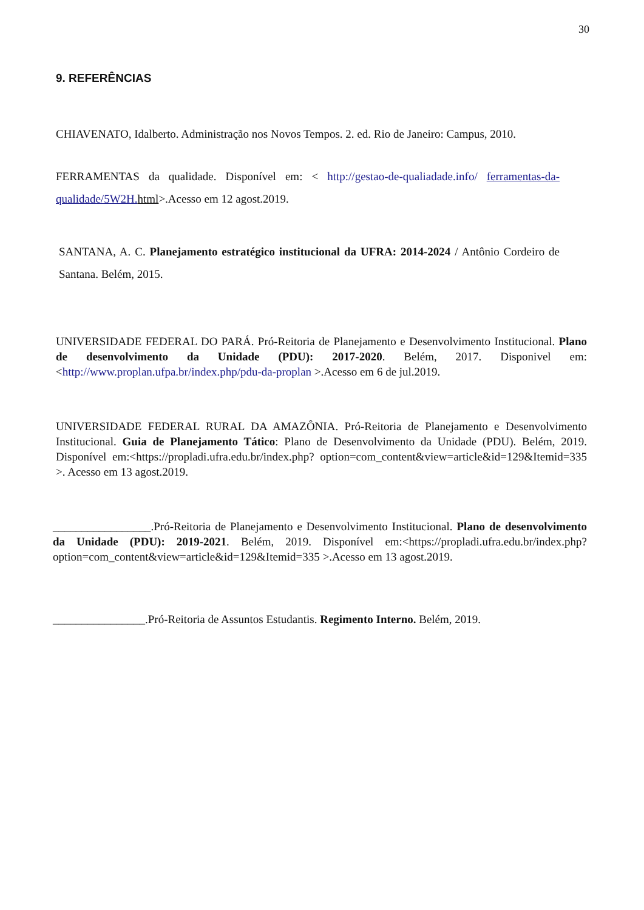30
9. REFERÊNCIAS
CHIAVENATO, Idalberto. Administração nos Novos Tempos. 2. ed. Rio de Janeiro: Campus, 2010.
FERRAMENTAS da qualidade. Disponível em: < http://gestao-de-qualiadade.info/ ferramentas-da-qualidade/5W2H. html>.Acesso em 12 agost.2019.
SANTANA, A. C. Planejamento estratégico institucional da UFRA: 2014-2024 / Antônio Cordeiro de Santana. Belém, 2015.
UNIVERSIDADE FEDERAL DO PARÁ. Pró-Reitoria de Planejamento e Desenvolvimento Institucional. Plano de desenvolvimento da Unidade (PDU): 2017-2020. Belém, 2017. Disponivel em:<http://www.proplan.ufpa.br/index.php/pdu-da-proplan >.Acesso em 6 de jul.2019.
UNIVERSIDADE FEDERAL RURAL DA AMAZÔNIA. Pró-Reitoria de Planejamento e Desenvolvimento Institucional. Guia de Planejamento Tático: Plano de Desenvolvimento da Unidade (PDU). Belém, 2019. Disponível em:<https://propladi.ufra.edu.br/index.php? option=com_content&view=article&id=129&Itemid=335 >. Acesso em 13 agost.2019.
_________________.Pró-Reitoria de Planejamento e Desenvolvimento Institucional. Plano de desenvolvimento da Unidade (PDU): 2019-2021. Belém, 2019. Disponível em:<https://propladi.ufra.edu.br/index.php?option=com_content&view=article&id=129&Itemid=335 >.Acesso em 13 agost.2019.
________________.Pró-Reitoria de Assuntos Estudantis. Regimento Interno. Belém, 2019.